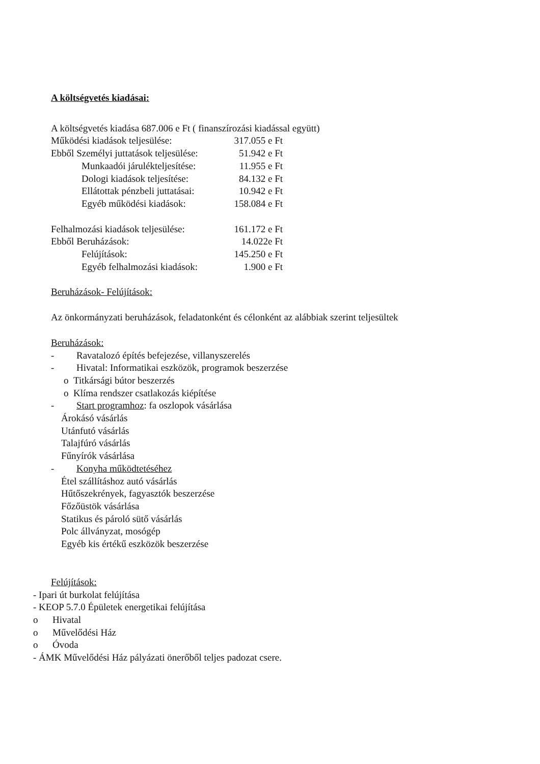A költségvetés kiadásai:
A költségvetés kiadása 687.006 e Ft ( finanszírozási kiadással együtt)
Működési kiadások teljesülése: 317.055 e Ft
Ebből Személyi juttatások teljesülése: 51.942 e Ft
Munkaadói járulékteljesítése: 11.955 e Ft
Dologi kiadások teljesítése: 84.132 e Ft
Ellátottak pénzbeli juttatásai: 10.942 e Ft
Egyéb működési kiadások: 158.084 e Ft
Felhalmozási kiadások teljesülése: 161.172 e Ft
Ebből Beruházások: 14.022e Ft
Felújítások: 145.250 e Ft
Egyéb felhalmozási kiadások: 1.900 e Ft
Beruházások- Felújítások:
Az önkormányzati beruházások, feladatonként és célonként az alábbiak szerint teljesültek
Beruházások:
- Ravatalozó építés befejezése, villanyszerelés
- Hivatal: Informatikai eszközök, programok beszerzése
o Titkársági bútor beszerzés
o Klíma rendszer csatlakozás kiépítése
- Start programhoz: fa oszlopok vásárlása
Árokásó vásárlás
Utánfutó vásárlás
Talajfúró vásárlás
Fűnyírók vásárlása
- Konyha működtetéséhez
Étel szállításhoz autó vásárlás
Hűtőszekrények, fagyasztók beszerzése
Főzőüstök vásárlása
Statikus és pároló sütő vásárlás
Polc állványzat, mosógép
Egyéb kis értékű eszközök beszerzése
Felújítások:
- Ipari út burkolat felújítása
- KEOP 5.7.0 Épületek energetikai felújítása
o Hivatal
o Művelődési Ház
o Óvoda
- ÁMK Művelődési Ház pályázati önerőből teljes padozat csere.